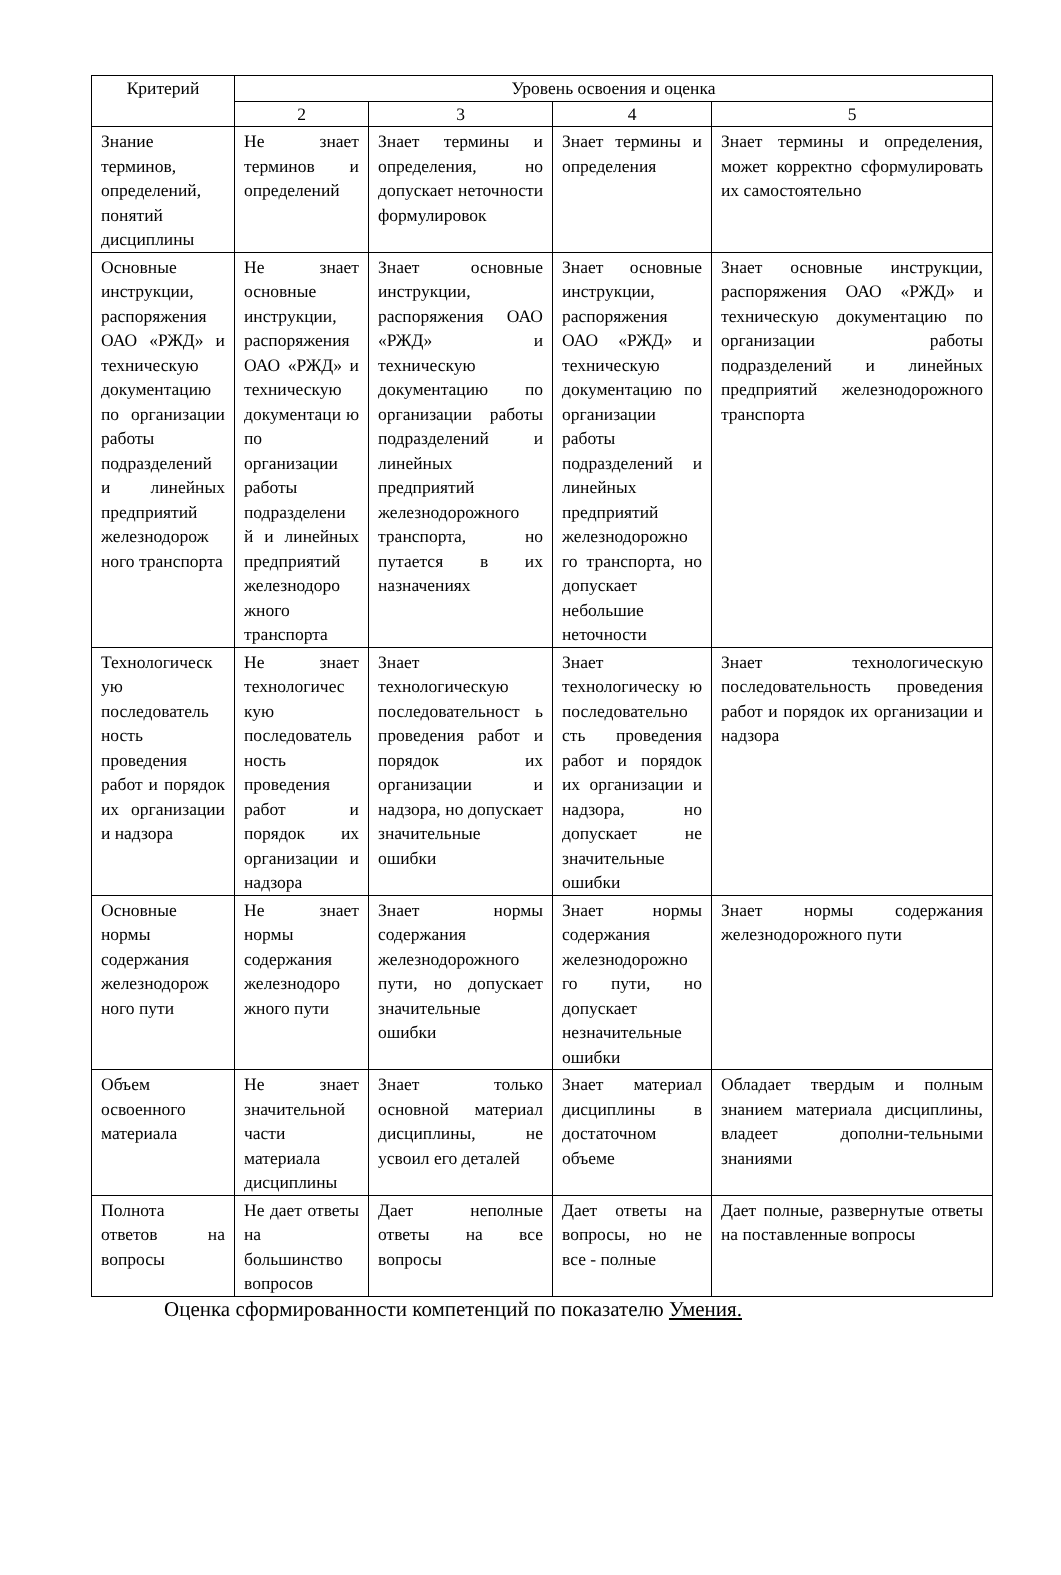| Критерий | Уровень освоения и оценка | | | |
| --- | --- | --- | --- | --- |
| | 2 | 3 | 4 | 5 |
| Знание терминов, определений, понятий дисциплины | Не знает терминов и определений | Знает термины и определения, но допускает неточности формулировок | Знает термины и определения | Знает термины и определения, может корректно сформулировать их самостоятельно |
| Основные инструкции, распоряжения ОАО «РЖД» и техническую документацию по организации работы подразделений и линейных предприятий железнодорож ного транспорта | Не знает основные инструкции, распоряжения ОАО «РЖД» и техническую документаци ю по организации работы подразделени й и линейных предприятий железнодоро жного транспорта | Знает основные инструкции, распоряжения ОАО «РЖД» и техническую документацию по организации работы подразделений и линейных предприятий железнодорожного транспорта, но путается в их назначениях | Знает основные инструкции, распоряжения ОАО «РЖД» и техническую документацию по организации работы подразделений и линейных предприятий железнодорожно го транспорта, но допускает небольшие неточности | Знает основные инструкции, распоряжения ОАО «РЖД» и техническую документацию по организации работы подразделений и линейных предприятий железнодорожного транспорта |
| Технологическ ую последователь ность проведения работ и порядок их организации и надзора | Не знает технологичес кую последователь ность проведения работ и порядок их организации и надзора | Знает технологическую последовательност ь проведения работ и порядок их организации и надзора, но допускает значительные ошибки | Знает технологическу ю последовательно сть проведения работ и порядок их организации и надзора, но допускает не значительные ошибки | Знает технологическую последовательность проведения работ и порядок их организации и надзора |
| Основные нормы содержания железнодорож ного пути | Не знает нормы содержания железнодоро жного пути | Знает нормы содержания железнодорожного пути, но допускает значительные ошибки | Знает нормы содержания железнодорожно го пути, но допускает незначительные ошибки | Знает нормы содержания железнодорожного пути |
| Объем освоенного материала | Не знает значительной части материала дисциплины | Знает только основной материал дисциплины, не усвоил его деталей | Знает материал дисциплины в достаточном объеме | Обладает твердым и полным знанием материала дисциплины, владеет дополни-тельными знаниями |
| Полнота ответов на вопросы | Не дает ответы на большинство вопросов | Дает неполные ответы на все вопросы | Дает ответы на вопросы, но не все - полные | Дает полные, развернутые ответы на поставленные вопросы |
Оценка сформированности компетенций по показателю Умения.